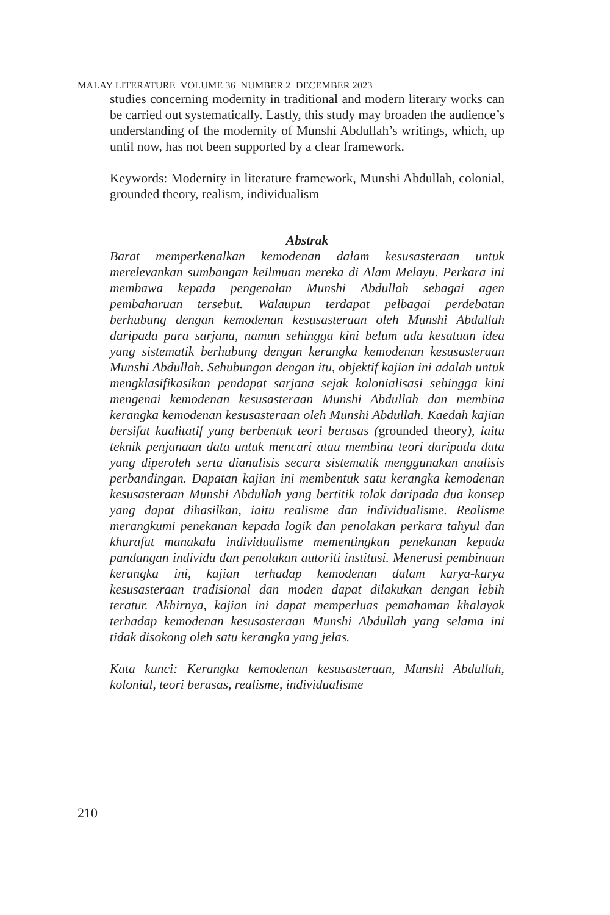MALAY LITERATURE VOLUME 36 NUMBER 2 DECEMBER 2023
studies concerning modernity in traditional and modern literary works can be carried out systematically. Lastly, this study may broaden the audience’s understanding of the modernity of Munshi Abdullah’s writings, which, up until now, has not been supported by a clear framework.
Keywords: Modernity in literature framework, Munshi Abdullah, colonial, grounded theory, realism, individualism
Abstrak
Barat memperkenalkan kemodenan dalam kesusasteraan untuk merelevankan sumbangan keilmuan mereka di Alam Melayu. Perkara ini membawa kepada pengenalan Munshi Abdullah sebagai agen pembaharuan tersebut. Walaupun terdapat pelbagai perdebatan berhubung dengan kemodenan kesusasteraan oleh Munshi Abdullah daripada para sarjana, namun sehingga kini belum ada kesatuan idea yang sistematik berhubung dengan kerangka kemodenan kesusasteraan Munshi Abdullah. Sehubungan dengan itu, objektif kajian ini adalah untuk mengklasifikasikan pendapat sarjana sejak kolonialisasi sehingga kini mengenai kemodenan kesusasteraan Munshi Abdullah dan membina kerangka kemodenan kesusasteraan oleh Munshi Abdullah. Kaedah kajian bersifat kualitatif yang berbentuk teori berasas (grounded theory), iaitu teknik penjanaan data untuk mencari atau membina teori daripada data yang diperoleh serta dianalisis secara sistematik menggunakan analisis perbandingan. Dapatan kajian ini membentuk satu kerangka kemodenan kesusasteraan Munshi Abdullah yang bertitik tolak daripada dua konsep yang dapat dihasilkan, iaitu realisme dan individualisme. Realisme merangkumi penekanan kepada logik dan penolakan perkara tahyul dan khurafat manakala individualisme mementingkan penekanan kepada pandangan individu dan penolakan autoriti institusi. Menerusi pembinaan kerangka ini, kajian terhadap kemodenan dalam karya-karya kesusasteraan tradisional dan moden dapat dilakukan dengan lebih teratur. Akhirnya, kajian ini dapat memperluas pemahaman khalayak terhadap kemodenan kesusasteraan Munshi Abdullah yang selama ini tidak disokong oleh satu kerangka yang jelas.
Kata kunci: Kerangka kemodenan kesusasteraan, Munshi Abdullah, kolonial, teori berasas, realisme, individualisme
210